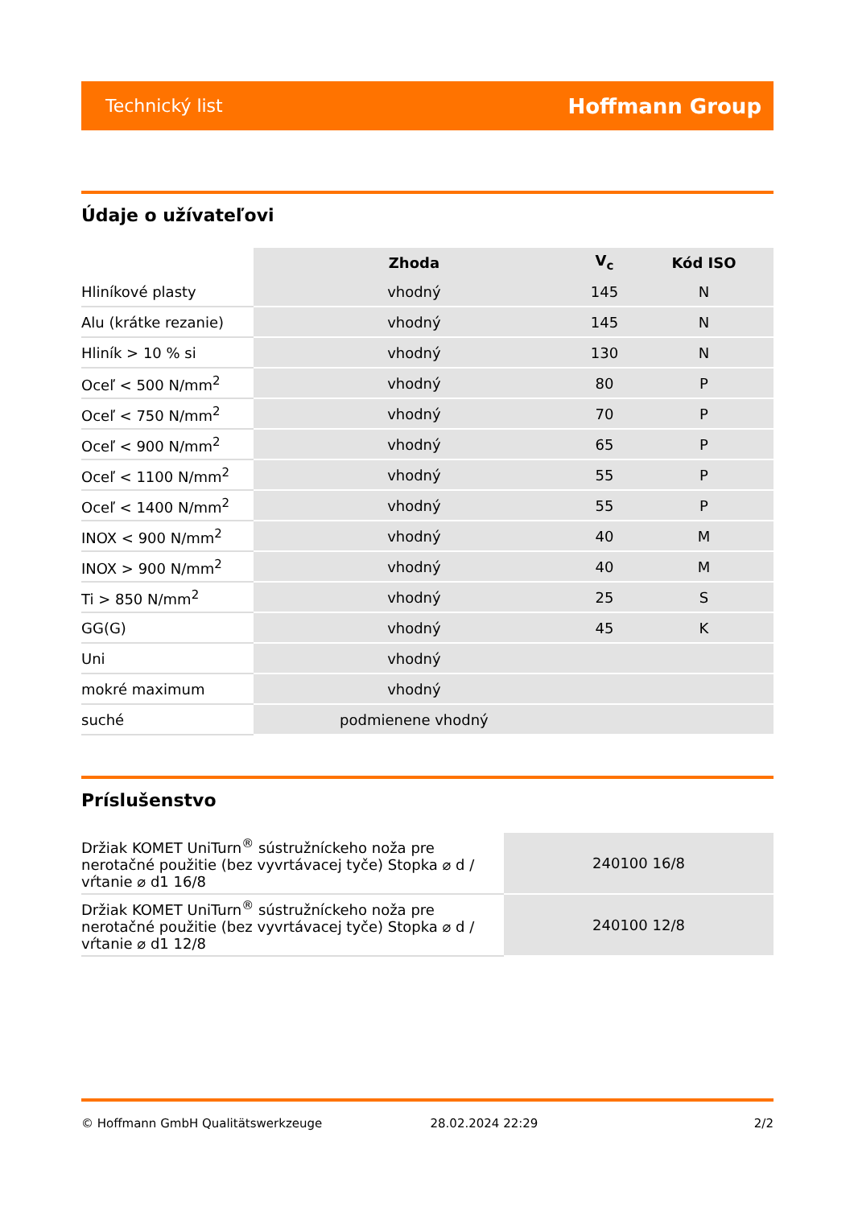Technický list Hoffmann Group
Údaje o užívateľovi
| | Zhoda | V<sub>c</sub> | Kód ISO |
| --- | --- | --- | --- |
| Hliníkové plasty | vhodný | 145 | N |
| Alu (krátke rezanie) | vhodný | 145 | N |
| Hliník > 10 % si | vhodný | 130 | N |
| Oceľ < 500 N/mm<sup>2</sup> | vhodný | 80 | P |
| Oceľ < 750 N/mm<sup>2</sup> | vhodný | 70 | P |
| Oceľ < 900 N/mm<sup>2</sup> | vhodný | 65 | P |
| Oceľ < 1100 N/mm<sup>2</sup> | vhodný | 55 | P |
| Oceľ < 1400 N/mm<sup>2</sup> | vhodný | 55 | P |
| INOX < 900 N/mm<sup>2</sup> | vhodný | 40 | M |
| INOX > 900 N/mm<sup>2</sup> | vhodný | 40 | M |
| Ti > 850 N/mm<sup>2</sup> | vhodný | 25 | S |
| GG(G) | vhodný | 45 | K |
| Uni | vhodný | | |
| mokré maximum | vhodný | | |
| suché | podmienene vhodný | | |
Príslušenstvo
| Držiak KOMET UniTurn<sup>®</sup> sústružníckeho noža pre nerotačné použitie (bez vyvrtávacej tyče) Stopka ⌀ d / vŕtanie ⌀ d1 16/8 | 240100 16/8 |
| Držiak KOMET UniTurn<sup>®</sup> sústružníckeho noža pre nerotačné použitie (bez vyvrtávacej tyče) Stopka ⌀ d / vŕtanie ⌀ d1 12/8 | 240100 12/8 |
© Hoffmann GmbH Qualitätswerkzeuge 28.02.2024 22:29 2/2